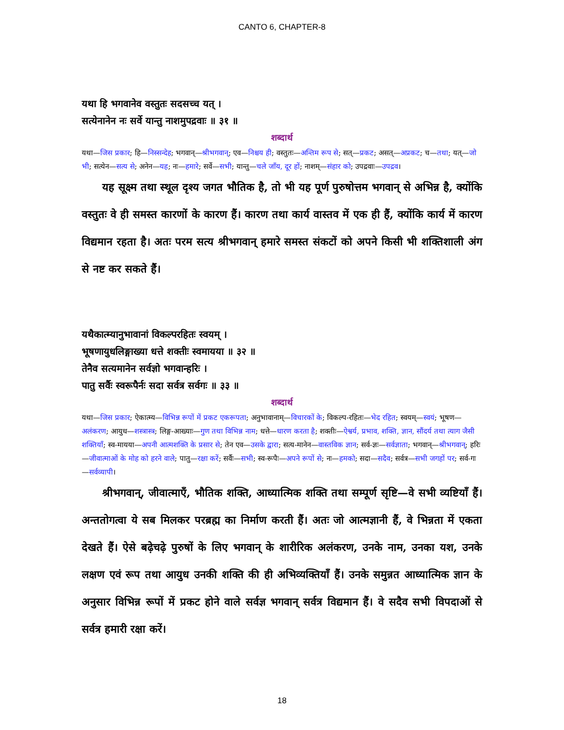CANTO 6, CHAPTER-8
यथा हि भगवानेव वस्तुतः सदसच्च यत् ।
सत्येनानेन नः सर्वे यान्तु नाशमुपद्रवाः ॥ ३१ ॥
शब्दार्थ
यथा—जिस प्रकार; हि—निस्सन्देह; भगवान्—श्रीभगवान्; एव—निश्चय ही; वस्तुतः—अन्तिम रूप से; सत्—प्रकट; असत्—अप्रकट; च—तथा; यत्—जो भी; सत्येन—सत्य से; अनेन—यह; नः—हमारे; सर्वे—सभी; यान्तु—चले जाँय, दूर हों; नाशम्—संहार को; उपद्रवाः—उपद्रव।
यह सूक्ष्म तथा स्थूल दृश्य जगत भौतिक है, तो भी यह पूर्ण पुरुषोत्तम भगवान् से अभिन्न है, क्योंकि वस्तुतः वे ही समस्त कारणों के कारण हैं। कारण तथा कार्य वास्तव में एक ही हैं, क्योंकि कार्य में कारण विद्यमान रहता है। अतः परम सत्य श्रीभगवान् हमारे समस्त संकटों को अपने किसी भी शक्तिशाली अंग से नष्ट कर सकते हैं।
यथैकात्म्यानुभावानां विकल्परहितः स्वयम् ।
भूषणायुधलिङ्गाख्या धत्ते शक्तीः स्वमायया ॥ ३२ ॥
तेनैव सत्यमानेन सर्वज्ञो भगवान्हरिः ।
पातु सर्वैः स्वरूपैर्नः सदा सर्वत्र सर्वगः ॥ ३३ ॥
शब्दार्थ
यथा—जिस प्रकार; ऐकात्म्य—विभिन्न रूपों में प्रकट एकरूपता; अनुभावानाम्—विचारकों के; विकल्प-रहितः—भेद रहित; स्वयम्—स्वयं; भूषण—अलंकरण; आयुध—शस्त्रास्त्र; लिङ्ग-आख्याः—गुण तथा विभिन्न नाम; धत्ते—धारण करता है; शक्तीः—ऐश्वर्य, प्रभाव, शक्ति, ज्ञान, सौंदर्य तथा त्याग जैसी शक्तियाँ; स्व-मायया—अपनी आत्मशक्ति के प्रसार से; तेन एव—उसके द्वारा; सत्य-मानेन—वास्तविक ज्ञान; सर्व-ज्ञः—सर्वज्ञाता; भगवान्—श्रीभगवान्; हरिः—जीवात्माओं के मोह को हरने वाले; पातु—रक्षा करें; सर्वैः—सभी; स्व-रूपैः—अपने रूपों से; नः—हमको; सदा—सदैव; सर्वत्र—सभी जगहों पर; सर्व-गः—सर्वव्यापी।
श्रीभगवान्, जीवात्माएँ, भौतिक शक्ति, आध्यात्मिक शक्ति तथा सम्पूर्ण सृष्टि—वे सभी व्यष्टियाँ हैं। अन्ततोगत्वा ये सब मिलकर परब्रह्म का निर्माण करती हैं। अतः जो आत्मज्ञानी हैं, वे भिन्नता में एकता देखते हैं। ऐसे बढ़ेचढ़े पुरुषों के लिए भगवान् के शारीरिक अलंकरण, उनके नाम, उनका यश, उनके लक्षण एवं रूप तथा आयुध उनकी शक्ति की ही अभिव्यक्तियाँ हैं। उनके समुन्नत आध्यात्मिक ज्ञान के अनुसार विभिन्न रूपों में प्रकट होने वाले सर्वज्ञ भगवान् सर्वत्र विद्यमान हैं। वे सदैव सभी विपदाओं से सर्वत्र हमारी रक्षा करें।
18